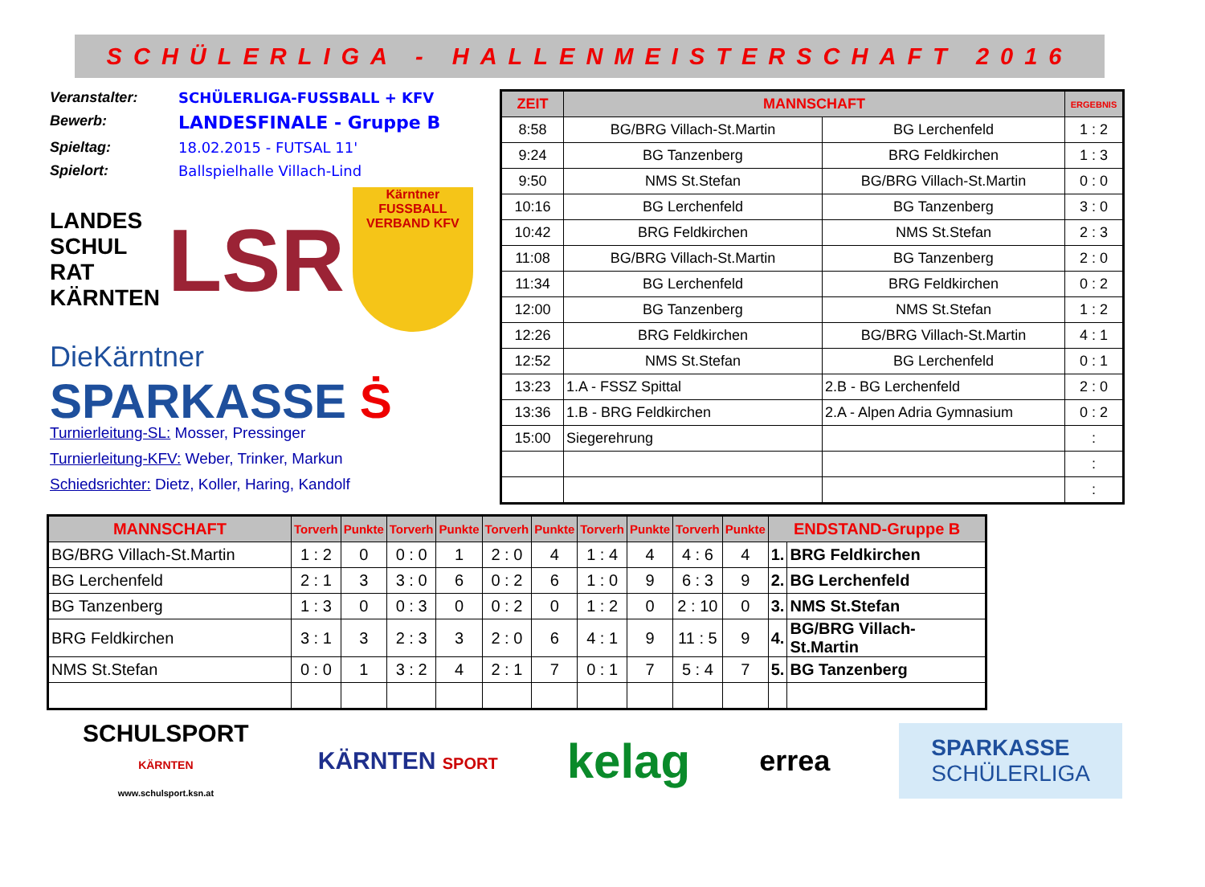SCHÜLERLIGA - HALLENMEISTERSCHAFT 2016
Veranstalter: SCHÜLERLIGA-FUSSBALL + KFV Bewerb: LANDESFINALE - Gruppe B Spieltag: 18.02.2015 - FUTSAL 11' Spielort: Ballspielhalle Villach-Lind
LANDES
SCHUL
RAT
KÄRNTEN
LSR
Kärntner FUSSBALL VERBAND KFV
DieKärntner
SPARKASSE Ṡ
Turnierleitung-SL: Mosser, Pressinger
Turnierleitung-KFV: Weber, Trinker, Markun
Schiedsrichter: Dietz, Koller, Haring, Kandolf
| ZEIT | MANNSCHAFT | | ERGEBNIS |
| --- | --- | --- | --- |
| 8:58 | BG/BRG Villach-St.Martin | BG Lerchenfeld | 1 : 2 |
| 9:24 | BG Tanzenberg | BRG Feldkirchen | 1 : 3 |
| 9:50 | NMS St.Stefan | BG/BRG Villach-St.Martin | 0 : 0 |
| 10:16 | BG Lerchenfeld | BG Tanzenberg | 3 : 0 |
| 10:42 | BRG Feldkirchen | NMS St.Stefan | 2 : 3 |
| 11:08 | BG/BRG Villach-St.Martin | BG Tanzenberg | 2 : 0 |
| 11:34 | BG Lerchenfeld | BRG Feldkirchen | 0 : 2 |
| 12:00 | BG Tanzenberg | NMS St.Stefan | 1 : 2 |
| 12:26 | BRG Feldkirchen | BG/BRG Villach-St.Martin | 4 : 1 |
| 12:52 | NMS St.Stefan | BG Lerchenfeld | 0 : 1 |
| 13:23 | 1.A - FSSZ Spittal | 2.B - BG Lerchenfeld | 2 : 0 |
| 13:36 | 1.B - BRG Feldkirchen | 2.A - Alpen Adria Gymnasium | 0 : 2 |
| 15:00 | Siegerehrung | | : |
| | | | : |
| | | | : |
| MANNSCHAFT | Torverh | Punkte | Torverh | Punkte | Torverh | Punkte | Torverh | Punkte | Torverh | Punkte | ENDSTAND-Gruppe B | |
| --- | --- | --- | --- | --- | --- | --- | --- | --- | --- | --- | --- | --- |
| BG/BRG Villach-St.Martin | 1 : 2 | 0 | 0 : 0 | 1 | 2 : 0 | 4 | 1 : 4 | 4 | 4 : 6 | 4 | 1. | BRG Feldkirchen |
| BG Lerchenfeld | 2 : 1 | 3 | 3 : 0 | 6 | 0 : 2 | 6 | 1 : 0 | 9 | 6 : 3 | 9 | 2. | BG Lerchenfeld |
| BG Tanzenberg | 1 : 3 | 0 | 0 : 3 | 0 | 0 : 2 | 0 | 1 : 2 | 0 | 2 : 10 | 0 | 3. | NMS St.Stefan |
| BRG Feldkirchen | 3 : 1 | 3 | 2 : 3 | 3 | 2 : 0 | 6 | 4 : 1 | 9 | 11 : 5 | 9 | 4. | BG/BRG Villach-St.Martin |
| NMS St.Stefan | 0 : 0 | 1 | 3 : 2 | 4 | 2 : 1 | 7 | 0 : 1 | 7 | 5 : 4 | 7 | 5. | BG Tanzenberg |
SCHULSPORT
KÄRNTEN
www.schulsport.ksn.at
KÄRNTEN SPORT
kelag
errea
SPARKASSE
SCHÜLERLIGA